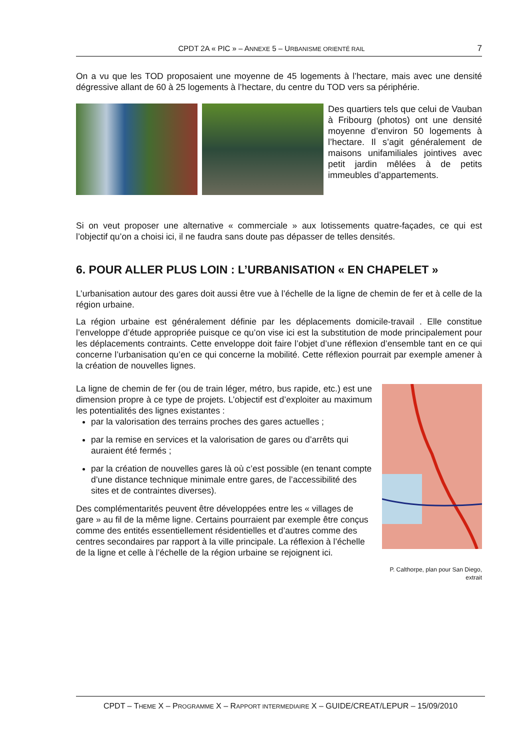CPDT 2A « PIC » – ANNEXE 5 – URBANISME ORIENTÉ RAIL 7
On a vu que les TOD proposaient une moyenne de 45 logements à l’hectare, mais avec une densité dégressive allant de 60 à 25 logements à l’hectare, du centre du TOD vers sa périphérie.
Des quartiers tels que celui de Vauban à Fribourg (photos) ont une densité moyenne d’environ 50 logements à l’hectare. Il s’agit généralement de maisons unifamiliales jointives avec petit jardin mêlées à de petits immeubles d’appartements.
Si on veut proposer une alternative « commerciale » aux lotissements quatre-façades, ce qui est l’objectif qu’on a choisi ici, il ne faudra sans doute pas dépasser de telles densités.
6. POUR ALLER PLUS LOIN : L’URBANISATION « EN CHAPELET »
L’urbanisation autour des gares doit aussi être vue à l’échelle de la ligne de chemin de fer et à celle de la région urbaine.
La région urbaine est généralement définie par les déplacements domicile-travail . Elle constitue l’enveloppe d’étude appropriée puisque ce qu’on vise ici est la substitution de mode principalement pour les déplacements contraints. Cette enveloppe doit faire l’objet d’une réflexion d’ensemble tant en ce qui concerne l’urbanisation qu’en ce qui concerne la mobilité. Cette réflexion pourrait par exemple amener à la création de nouvelles lignes.
La ligne de chemin de fer (ou de train léger, métro, bus rapide, etc.) est une dimension propre à ce type de projets. L’objectif est d’exploiter au maximum les potentialités des lignes existantes :
par la valorisation des terrains proches des gares actuelles ;
par la remise en services et la valorisation de gares ou d’arrêts qui auraient été fermés ;
par la création de nouvelles gares là où c’est possible (en tenant compte d’une distance technique minimale entre gares, de l’accessibilité des sites et de contraintes diverses).
Des complémentarités peuvent être développées entre les « villages de gare » au fil de la même ligne. Certains pourraient par exemple être conçus comme des entités essentiellement résidentielles et d’autres comme des centres secondaires par rapport à la ville principale. La réflexion à l’échelle de la ligne et celle à l’échelle de la région urbaine se rejoignent ici.
P. Calthorpe, plan pour San Diego, extrait
CPDT – THEME X – PROGRAMME X – RAPPORT INTERMEDIAIRE X – GUIDE/CREAT/LEPUR – 15/09/2010